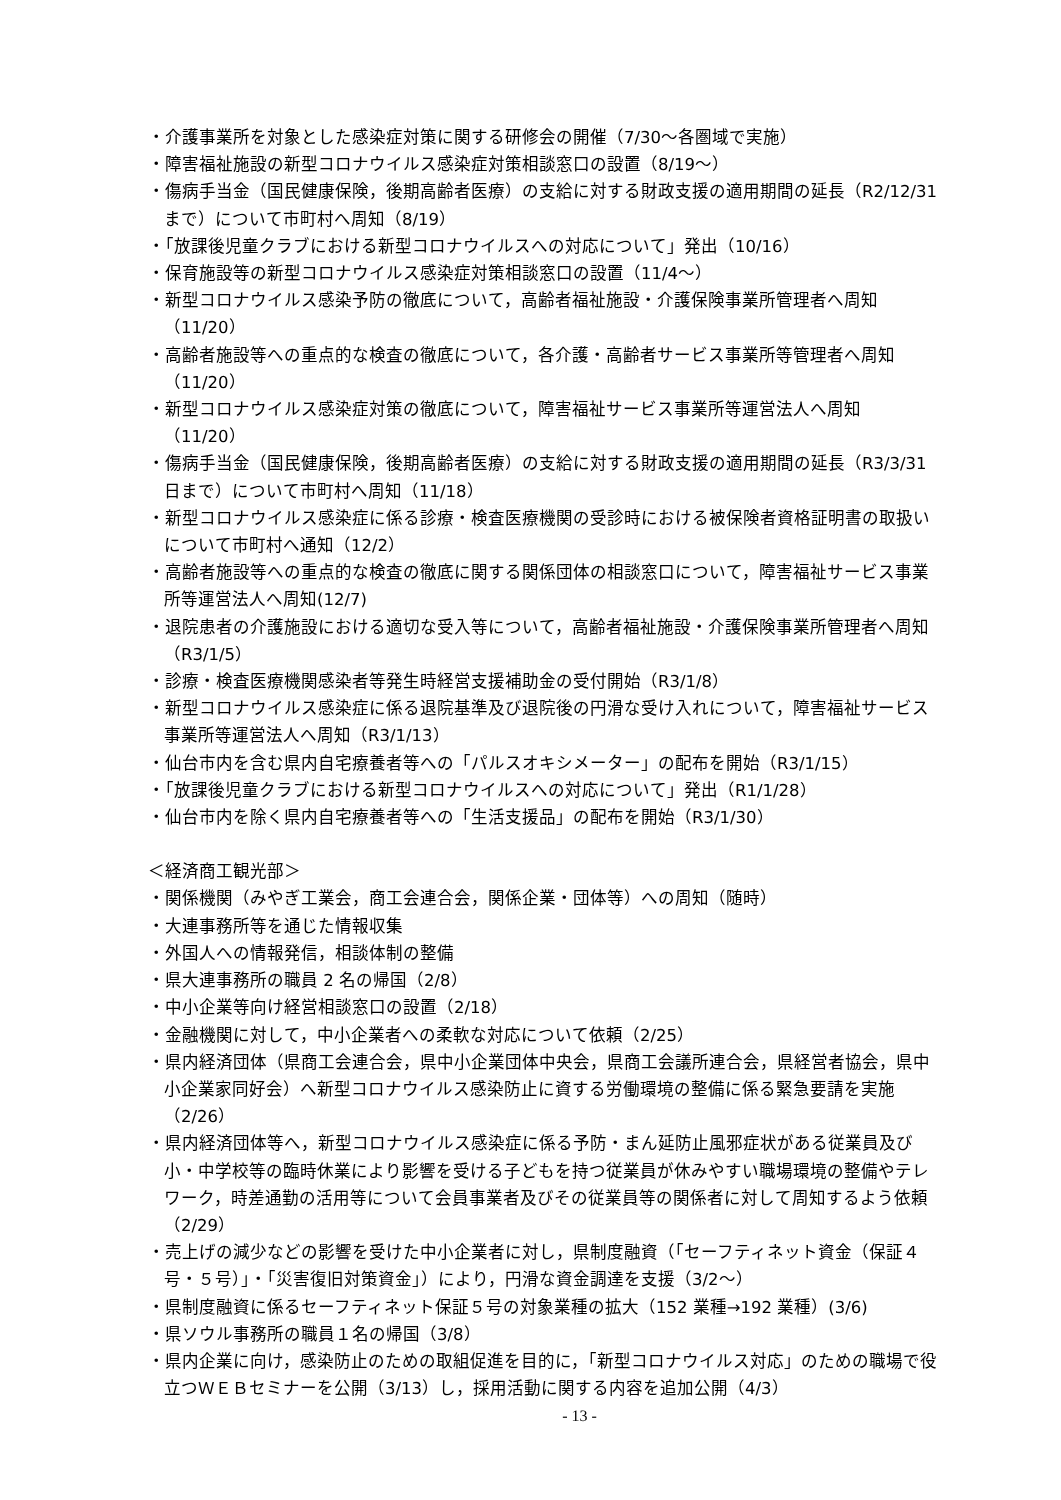・介護事業所を対象とした感染症対策に関する研修会の開催（7/30～各圏域で実施）
・障害福祉施設の新型コロナウイルス感染症対策相談窓口の設置（8/19～）
・傷病手当金（国民健康保険，後期高齢者医療）の支給に対する財政支援の適用期間の延長（R2/12/31 まで）について市町村へ周知（8/19）
・「放課後児童クラブにおける新型コロナウイルスへの対応について」発出（10/16）
・保育施設等の新型コロナウイルス感染症対策相談窓口の設置（11/4～）
・新型コロナウイルス感染予防の徹底について，高齢者福祉施設・介護保険事業所管理者へ周知（11/20）
・高齢者施設等への重点的な検査の徹底について，各介護・高齢者サービス事業所等管理者へ周知（11/20）
・新型コロナウイルス感染症対策の徹底について，障害福祉サービス事業所等運営法人へ周知（11/20）
・傷病手当金（国民健康保険，後期高齢者医療）の支給に対する財政支援の適用期間の延長（R3/3/31 日まで）について市町村へ周知（11/18）
・新型コロナウイルス感染症に係る診療・検査医療機関の受診時における被保険者資格証明書の取扱いについて市町村へ通知（12/2）
・高齢者施設等への重点的な検査の徹底に関する関係団体の相談窓口について，障害福祉サービス事業所等運営法人へ周知(12/7)
・退院患者の介護施設における適切な受入等について，高齢者福祉施設・介護保険事業所管理者へ周知（R3/1/5）
・診療・検査医療機関感染者等発生時経営支援補助金の受付開始（R3/1/8）
・新型コロナウイルス感染症に係る退院基準及び退院後の円滑な受け入れについて，障害福祉サービス事業所等運営法人へ周知（R3/1/13）
・仙台市内を含む県内自宅療養者等への「パルスオキシメーター」の配布を開始（R3/1/15）
・「放課後児童クラブにおける新型コロナウイルスへの対応について」発出（R1/1/28）
・仙台市内を除く県内自宅療養者等への「生活支援品」の配布を開始（R3/1/30）
＜経済商工観光部＞
・関係機関（みやぎ工業会，商工会連合会，関係企業・団体等）への周知（随時）
・大連事務所等を通じた情報収集
・外国人への情報発信，相談体制の整備
・県大連事務所の職員 2 名の帰国（2/8）
・中小企業等向け経営相談窓口の設置（2/18）
・金融機関に対して，中小企業者への柔軟な対応について依頼（2/25）
・県内経済団体（県商工会連合会，県中小企業団体中央会，県商工会議所連合会，県経営者協会，県中小企業家同好会）へ新型コロナウイルス感染防止に資する労働環境の整備に係る緊急要請を実施（2/26）
・県内経済団体等へ，新型コロナウイルス感染症に係る予防・まん延防止風邪症状がある従業員及び小・中学校等の臨時休業により影響を受ける子どもを持つ従業員が休みやすい職場環境の整備やテレワーク，時差通勤の活用等について会員事業者及びその従業員等の関係者に対して周知するよう依頼（2/29）
・売上げの減少などの影響を受けた中小企業者に対し，県制度融資（「セーフティネット資金（保証４号・５号）」・「災害復旧対策資金」）により，円滑な資金調達を支援（3/2～）
・県制度融資に係るセーフティネット保証５号の対象業種の拡大（152 業種→192 業種）(3/6)
・県ソウル事務所の職員１名の帰国（3/8）
・県内企業に向け，感染防止のための取組促進を目的に，「新型コロナウイルス対応」のための職場で役立つＷＥＢセミナーを公開（3/13）し，採用活動に関する内容を追加公開（4/3）
- 13 -